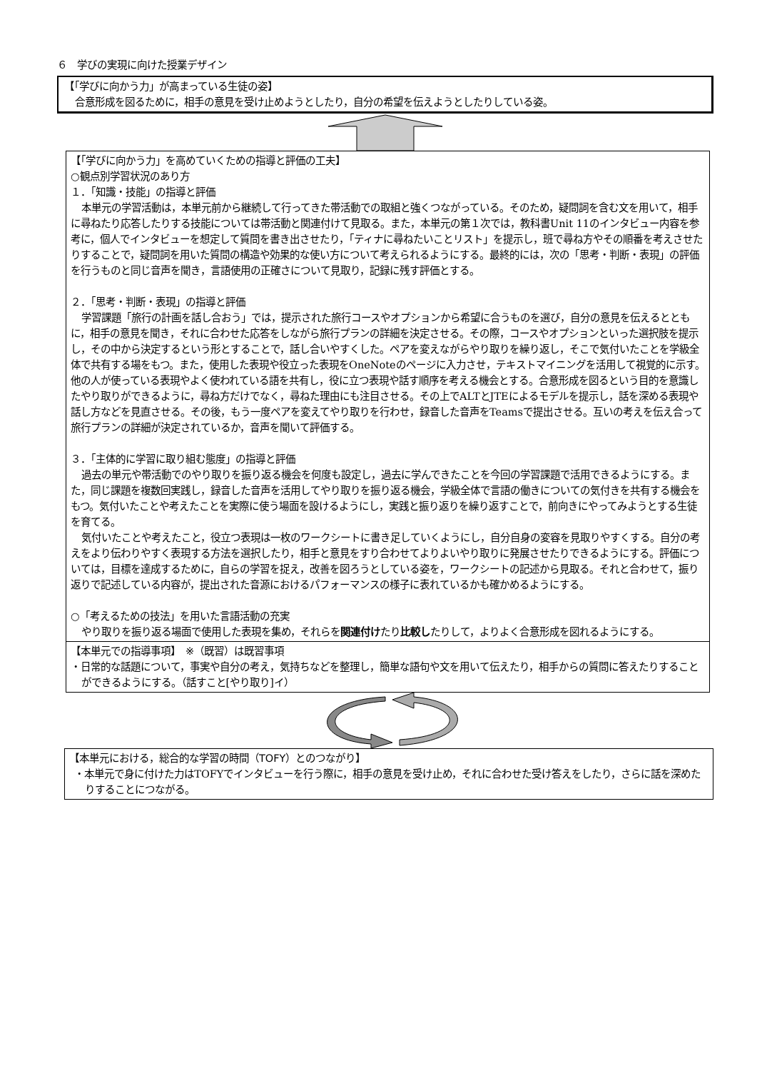６　学びの実現に向けた授業デザイン
【「学びに向かう力」が高まっている生徒の姿】
合意形成を図るために，相手の意見を受け止めようとしたり，自分の希望を伝えようとしたりしている姿。
【「学びに向かう力」を高めていくための指導と評価の工夫】
○観点別学習状況のあり方
１．「知識・技能」の指導と評価
本単元の学習活動は，本単元前から継続して行ってきた帯活動での取組と強くつながっている。そのため，疑問詞を含む文を用いて，相手に尋ねたり応答したりする技能については帯活動と関連付けて見取る。また，本単元の第１次では，教科書Unit 11のインタビュー内容を参考に，個人でインタビューを想定して質問を書き出させたり，「ティナに尋ねたいことリスト」を提示し，班で尋ね方やその順番を考えさせたりすることで，疑問詞を用いた質問の構造や効果的な使い方について考えられるようにする。最終的には，次の「思考・判断・表現」の評価を行うものと同じ音声を聞き，言語使用の正確さについて見取り，記録に残す評価とする。
２．「思考・判断・表現」の指導と評価
学習課題「旅行の計画を話し合おう」では，提示された旅行コースやオプションから希望に合うものを選び，自分の意見を伝えるとともに，相手の意見を聞き，それに合わせた応答をしながら旅行プランの詳細を決定させる。その際，コースやオプションといった選択肢を提示し，その中から決定するという形とすることで，話し合いやすくした。ペアを変えながらやり取りを繰り返し，そこで気付いたことを学級全体で共有する場をもつ。また，使用した表現や役立った表現をOneNoteのページに入力させ，テキストマイニングを活用して視覚的に示す。他の人が使っている表現やよく使われている語を共有し，役に立つ表現や話す順序を考える機会とする。合意形成を図るという目的を意識したやり取りができるように，尋ね方だけでなく，尋ねた理由にも注目させる。その上でALTとJTEによるモデルを提示し，話を深める表現や話し方などを見直させる。その後，もう一度ペアを変えてやり取りを行わせ，録音した音声をTeamsで提出させる。互いの考えを伝え合って旅行プランの詳細が決定されているか，音声を聞いて評価する。
３．「主体的に学習に取り組む態度」の指導と評価
過去の単元や帯活動でのやり取りを振り返る機会を何度も設定し，過去に学んできたことを今回の学習課題で活用できるようにする。また，同じ課題を複数回実践し，録音した音声を活用してやり取りを振り返る機会，学級全体で言語の働きについての気付きを共有する機会をもつ。気付いたことや考えたことを実際に使う場面を設けるようにし，実践と振り返りを繰り返すことで，前向きにやってみようとする生徒を育てる。
気付いたことや考えたこと，役立つ表現は一枚のワークシートに書き足していくようにし，自分自身の変容を見取りやすくする。自分の考えをより伝わりやすく表現する方法を選択したり，相手と意見をすり合わせてよりよいやり取りに発展させたりできるようにする。評価については，目標を達成するために，自らの学習を捉え，改善を図ろうとしている姿を，ワークシートの記述から見取る。それと合わせて，振り返りで記述している内容が，提出された音源におけるパフォーマンスの様子に表れているかも確かめるようにする。
○「考えるための技法」を用いた言語活動の充実
やり取りを振り返る場面で使用した表現を集め，それらを関連付けたり比較したりして，よりよく合意形成を図れるようにする。
【本単元での指導事項】　※（既習）は既習事項
・日常的な話題について，事実や自分の考え，気持ちなどを整理し，簡単な語句や文を用いて伝えたり，相手からの質問に答えたりすることができるようにする。（話すこと[やり取り]イ）
【本単元における，総合的な学習の時間（TOFY）とのつながり】
・本単元で身に付けた力はTOFYでインタビューを行う際に，相手の意見を受け止め，それに合わせた受け答えをしたり，さらに話を深めたりすることにつながる。